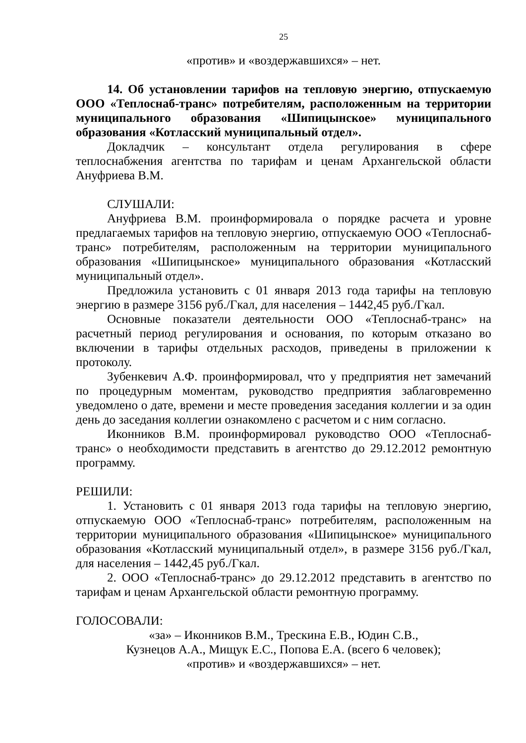25
«против» и «воздержавшихся» – нет.
14. Об установлении тарифов на тепловую энергию, отпускаемую ООО «Теплоснаб-транс» потребителям, расположенным на территории муниципального образования «Шипицынское» муниципального образования «Котласский муниципальный отдел».
Докладчик – консультант отдела регулирования в сфере теплоснабжения агентства по тарифам и ценам Архангельской области Ануфриева В.М.
СЛУШАЛИ:
Ануфриева В.М. проинформировала о порядке расчета и уровне предлагаемых тарифов на тепловую энергию, отпускаемую ООО «Теплоснаб-транс» потребителям, расположенным на территории муниципального образования «Шипицынское» муниципального образования «Котласский муниципальный отдел».
Предложила установить с 01 января 2013 года тарифы на тепловую энергию в размере 3156 руб./Гкал, для населения – 1442,45 руб./Гкал.
Основные показатели деятельности ООО «Теплоснаб-транс» на расчетный период регулирования и основания, по которым отказано во включении в тарифы отдельных расходов, приведены в приложении к протоколу.
Зубенкевич А.Ф. проинформировал, что у предприятия нет замечаний по процедурным моментам, руководство предприятия заблаговременно уведомлено о дате, времени и месте проведения заседания коллегии и за один день до заседания коллегии ознакомлено с расчетом и с ним согласно.
Иконников В.М. проинформировал руководство ООО «Теплоснаб-транс» о необходимости представить в агентство до 29.12.2012 ремонтную программу.
РЕШИЛИ:
1. Установить с 01 января 2013 года тарифы на тепловую энергию, отпускаемую ООО «Теплоснаб-транс» потребителям, расположенным на территории муниципального образования «Шипицынское» муниципального образования «Котласский муниципальный отдел», в размере 3156 руб./Гкал, для населения – 1442,45 руб./Гкал.
2. ООО «Теплоснаб-транс» до 29.12.2012 представить в агентство по тарифам и ценам Архангельской области ремонтную программу.
ГОЛОСОВАЛИ:
«за» – Иконников В.М., Трескина Е.В., Юдин С.В.,
Кузнецов А.А., Мищук Е.С., Попова Е.А. (всего 6 человек);
«против» и «воздержавшихся» – нет.